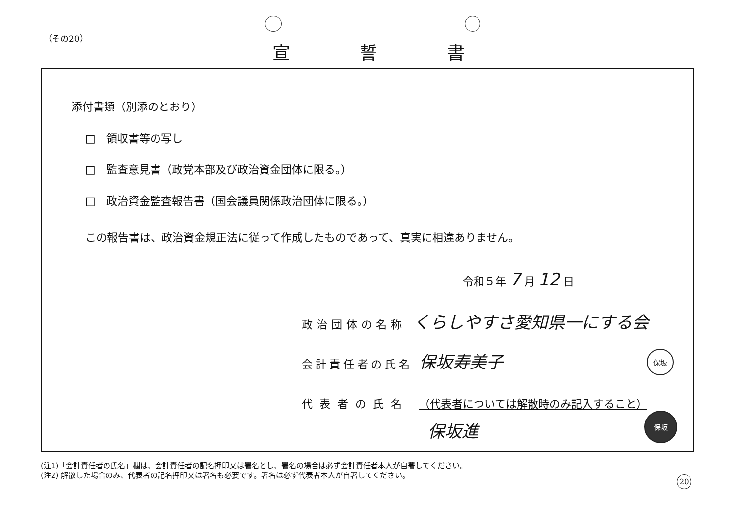（その20）
宣誓書
添付書類（別添のとおり）
□　領収書等の写し
□　監査意見書（政党本部及び政治資金団体に限る。）
□　政治資金監査報告書（国会議員関係政治団体に限る。）
この報告書は、政治資金規正法に従って作成したものであって、真実に相違ありません。
令和５年 7 月 12 日
政治団体の名称 くらしやすさ愛知県一にする会
会計責任者の氏名 保坂寿美子 保坂
代表者の氏名 （代表者については解散時のみ記入すること）
保坂進
保坂
(注1)「会計責任者の氏名」欄は、会計責任者の記名押印又は署名とし、署名の場合は必ず会計責任者本人が自署してください。
(注2) 解散した場合のみ、代表者の記名押印又は署名も必要です。署名は必ず代表者本人が自署してください。
20